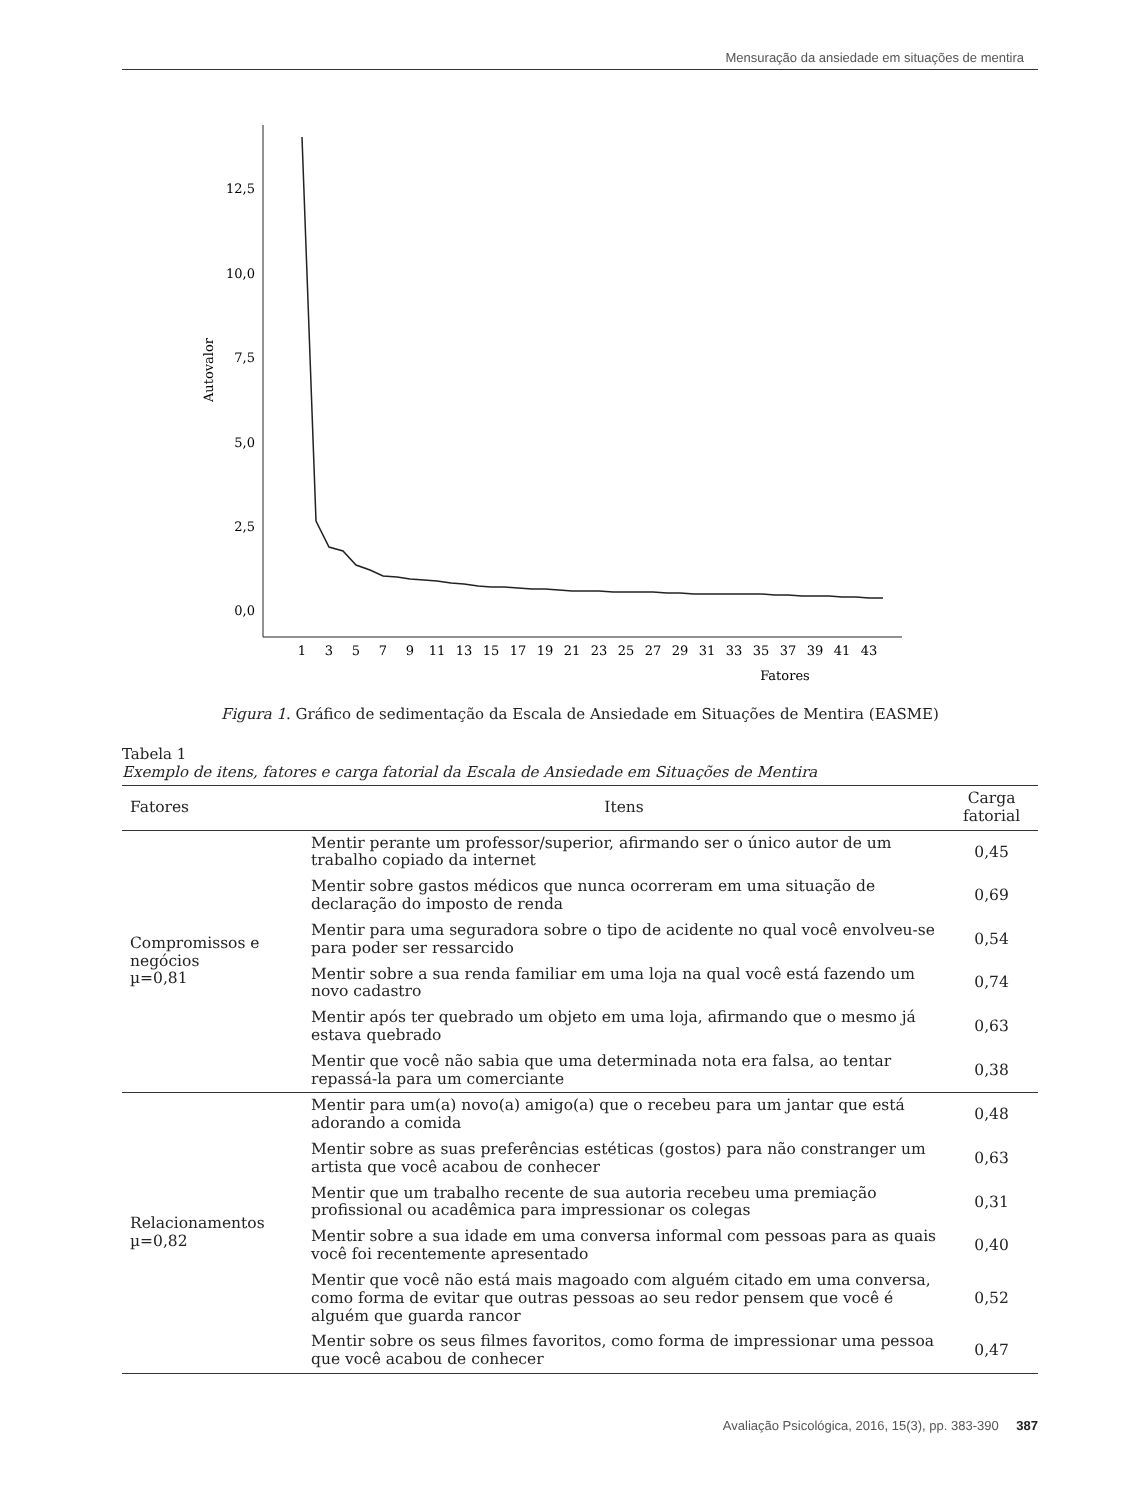Mensuração da ansiedade em situações de mentira
12,5
10,0
7,5
5,0
2,5
0,0
Autovalor
Fatores
1
3
5
7
9
11
13
15
17
19
21
23
25
27
29
31
33
35
37
39
41
43
Figura 1. Gráfico de sedimentação da Escala de Ansiedade em Situações de Mentira (EASME)
Tabela 1
Exemplo de itens, fatores e carga fatorial da Escala de Ansiedade em Situações de Mentira
| Fatores | Itens | Carga fatorial |
| --- | --- | --- |
| Compromissos e negócios µ=0,81 | Mentir perante um professor/superior, afirmando ser o único autor de um trabalho copiado da internet | 0,45 |
| | Mentir sobre gastos médicos que nunca ocorreram em uma situação de declaração do imposto de renda | 0,69 |
| | Mentir para uma seguradora sobre o tipo de acidente no qual você envolveu-se para poder ser ressarcido | 0,54 |
| | Mentir sobre a sua renda familiar em uma loja na qual você está fazendo um novo cadastro | 0,74 |
| | Mentir após ter quebrado um objeto em uma loja, afirmando que o mesmo já estava quebrado | 0,63 |
| | Mentir que você não sabia que uma determinada nota era falsa, ao tentar repassá-la para um comerciante | 0,38 |
| Relacionamentos µ=0,82 | Mentir para um(a) novo(a) amigo(a) que o recebeu para um jantar que está adorando a comida | 0,48 |
| | Mentir sobre as suas preferências estéticas (gostos) para não constranger um artista que você acabou de conhecer | 0,63 |
| | Mentir que um trabalho recente de sua autoria recebeu uma premiação profissional ou acadêmica para impressionar os colegas | 0,31 |
| | Mentir sobre a sua idade em uma conversa informal com pessoas para as quais você foi recentemente apresentado | 0,40 |
| | Mentir que você não está mais magoado com alguém citado em uma conversa, como forma de evitar que outras pessoas ao seu redor pensem que você é alguém que guarda rancor | 0,52 |
| | Mentir sobre os seus filmes favoritos, como forma de impressionar uma pessoa que você acabou de conhecer | 0,47 |
Avaliação Psicológica, 2016, 15(3), pp. 383-390 387